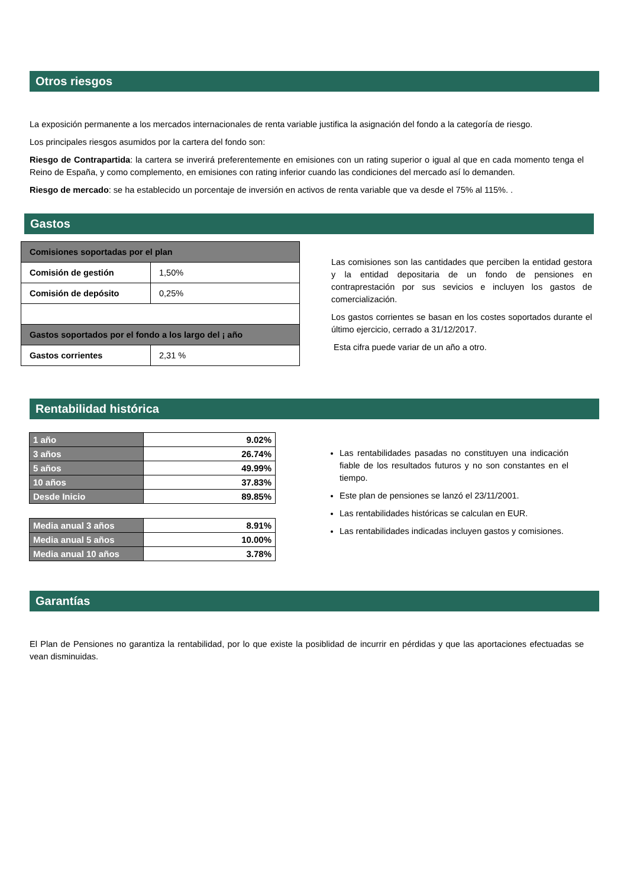Otros riesgos
La exposición permanente a los mercados internacionales de renta variable justifica la asignación del fondo a la categoría de riesgo.
Los principales riesgos asumidos por la cartera del fondo son:
Riesgo de Contrapartida: la cartera se inverirá preferentemente en emisiones con un rating superior o igual al que en cada momento tenga el Reino de España, y como complemento, en emisiones con rating inferior cuando las condiciones del mercado así lo demanden.
Riesgo de mercado: se ha establecido un porcentaje de inversión en activos de renta variable que va desde el 75% al 115%. .
Gastos
| Comisiones soportadas por el plan | |
| Comisión de gestión | 1,50% |
| Comisión de depósito | 0,25% |
| Gastos soportados por el fondo a los largo del ¡ año | |
| Gastos corrientes | 2,31 % |
Las comisiones son las cantidades que perciben la entidad gestora y la entidad depositaria de un fondo de pensiones en contraprestación por sus sevicios e incluyen los gastos de comercialización.
Los gastos corrientes se basan en los costes soportados durante el último ejercicio, cerrado a 31/12/2017.
Esta cifra puede variar de un año a otro.
Rentabilidad histórica
| 1 año | 9.02% |
| 3 años | 26.74% |
| 5 años | 49.99% |
| 10 años | 37.83% |
| Desde Inicio | 89.85% |
| Media anual 3 años | 8.91% |
| Media anual 5 años | 10.00% |
| Media anual 10 años | 3.78% |
Las rentabilidades pasadas no constituyen una indicación fiable de los resultados futuros y no son constantes en el tiempo.
Este plan de pensiones se lanzó el 23/11/2001.
Las rentabilidades históricas se calculan en EUR.
Las rentabilidades indicadas incluyen gastos y comisiones.
Garantías
El Plan de Pensiones no garantiza la rentabilidad, por lo que existe la posiblidad de incurrir en pérdidas y que las aportaciones efectuadas se vean disminuidas.